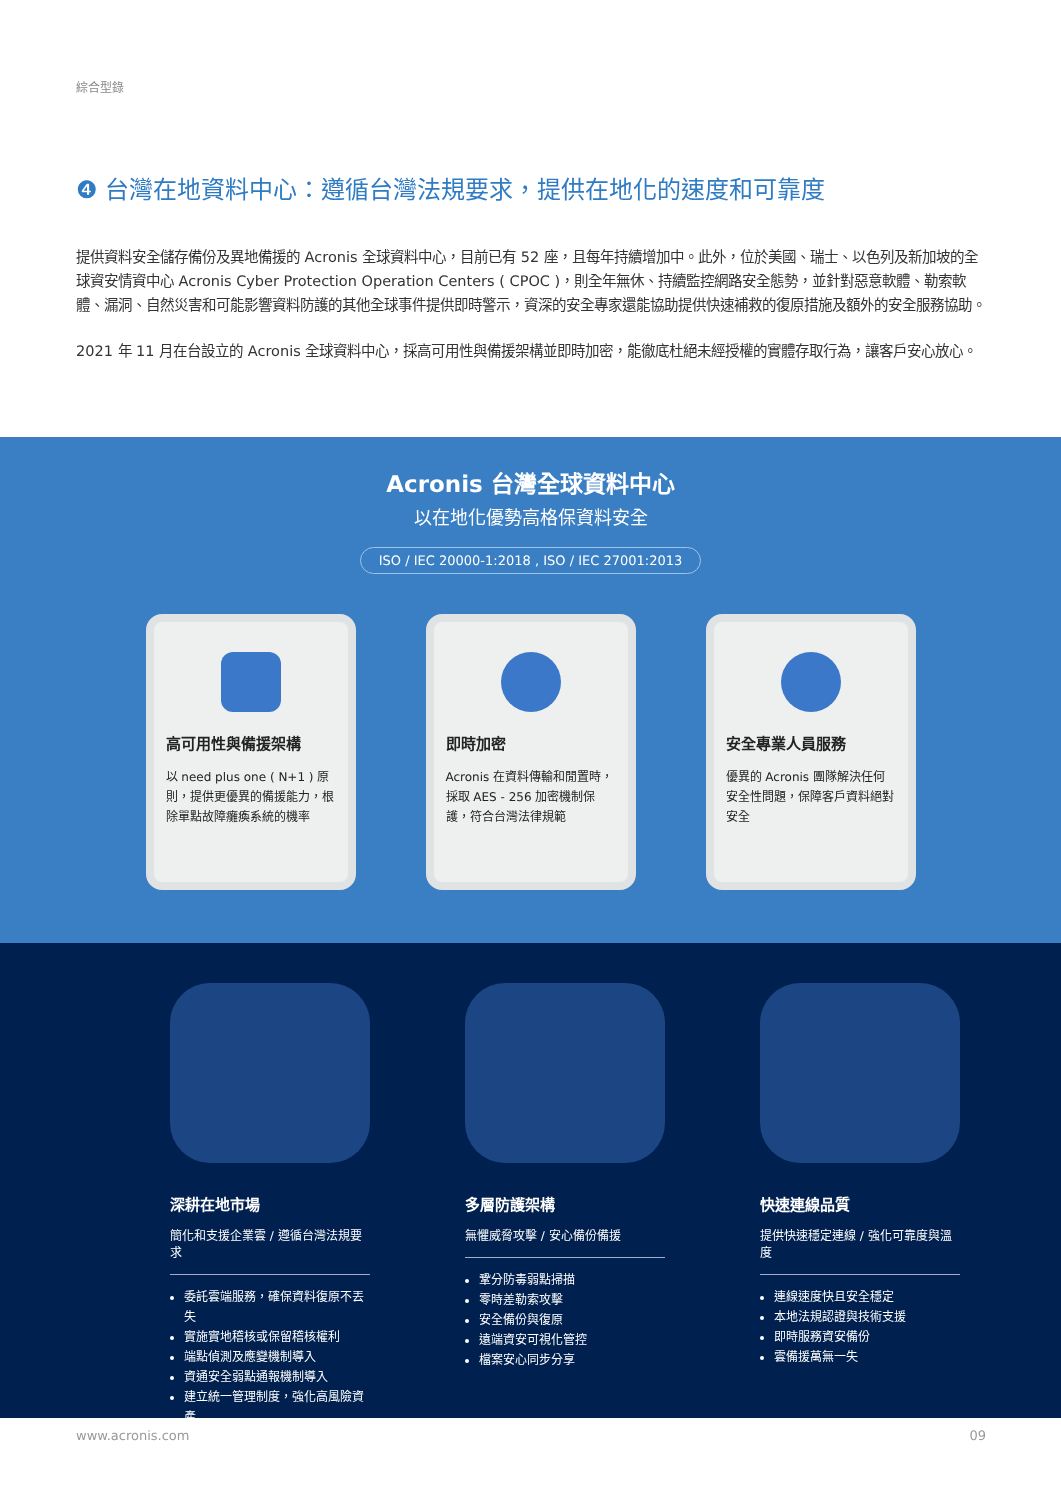綜合型錄
❹ 台灣在地資料中心：遵循台灣法規要求，提供在地化的速度和可靠度
提供資料安全儲存備份及異地備援的 Acronis 全球資料中心，目前已有 52 座，且每年持續增加中。此外，位於美國、瑞士、以色列及新加坡的全球資安情資中心 Acronis Cyber Protection Operation Centers ( CPOC )，則全年無休、持續監控網路安全態勢，並針對惡意軟體、勒索軟體、漏洞、自然災害和可能影響資料防護的其他全球事件提供即時警示，資深的安全專家還能協助提供快速補救的復原措施及額外的安全服務協助。
2021 年 11 月在台設立的 Acronis 全球資料中心，採高可用性與備援架構並即時加密，能徹底杜絕未經授權的實體存取行為，讓客戶安心放心。
Acronis 台灣全球資料中心
以在地化優勢高格保資料安全
ISO / IEC 20000-1:2018 , ISO / IEC 27001:2013
高可用性與備援架構
以 need plus one ( N+1 ) 原則，提供更優異的備援能力，根除單點故障癱瘓系統的機率
即時加密
Acronis 在資料傳輸和閒置時，採取 AES - 256 加密機制保護，符合台灣法律規範
安全專業人員服務
優異的 Acronis 團隊解決任何安全性問題，保障客戶資料絕對安全
深耕在地市場
簡化和支援企業雲 / 遵循台灣法規要求
委託雲端服務，確保資料復原不丟失
實施實地稽核或保留稽核權利
端點偵測及應變機制導入
資通安全弱點通報機制導入
建立統一管理制度，強化高風險資產
多層防護架構
無懼威脅攻擊 / 安心備份備援
鞏分防毒弱點掃描
零時差勒索攻擊
安全備份與復原
遠端資安可視化管控
檔案安心同步分享
快速連線品質
提供快速穩定連線 / 強化可靠度與溫度
連線速度快且安全穩定
本地法規認證與技術支援
即時服務資安備份
雲備援萬無一失
www.acronis.com 09